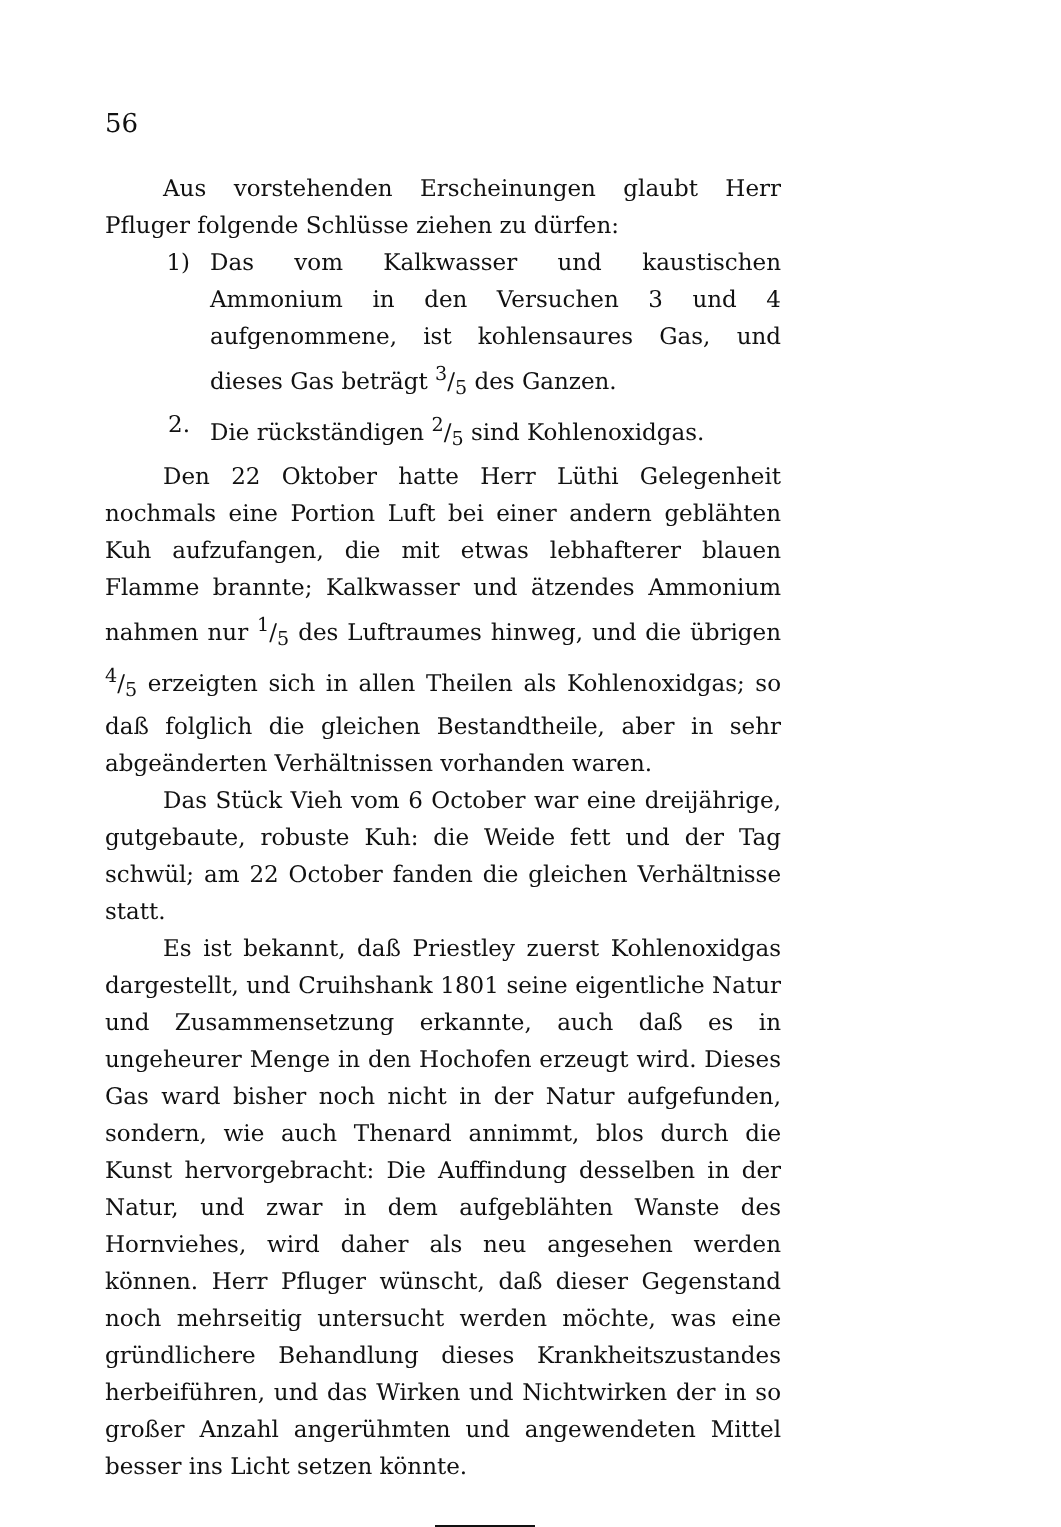56
Aus vorstehenden Erscheinungen glaubt Herr Pfluger folgende Schlüsse ziehen zu dürfen:
1) Das vom Kalkwasser und kaustischen Ammonium in den Versuchen 3 und 4 aufgenommene, ist kohlensaures Gas, und dieses Gas beträgt 3/5 des Ganzen.
2. Die rückständigen 2/5 sind Kohlenoxidgas.
Den 22 Oktober hatte Herr Lüthi Gelegenheit nochmals eine Portion Luft bei einer andern geblähten Kuh aufzufangen, die mit etwas lebhafterer blauen Flamme brannte; Kalkwasser und ätzendes Ammonium nahmen nur 1/5 des Luftraumes hinweg, und die übrigen 4/5 erzeigten sich in allen Theilen als Kohlenoxidgas; so daß folglich die gleichen Bestandtheile, aber in sehr abgeänderten Verhältnissen vorhanden waren.
Das Stück Vieh vom 6 October war eine dreijährige, gutgebaute, robuste Kuh: die Weide fett und der Tag schwül; am 22 October fanden die gleichen Verhältnisse statt.
Es ist bekannt, daß Priestley zuerst Kohlenoxidgas dargestellt, und Cruihshank 1801 seine eigentliche Natur und Zusammensetzung erkannte, auch daß es in ungeheurer Menge in den Hochofen erzeugt wird. Dieses Gas ward bisher noch nicht in der Natur aufgefunden, sondern, wie auch Thenard annimmt, blos durch die Kunst hervorgebracht: Die Auffindung desselben in der Natur, und zwar in dem aufgeblähten Wanste des Hornviehes, wird daher als neu angesehen werden können. Herr Pfluger wünscht, daß dieser Gegenstand noch mehrseitig untersucht werden möchte, was eine gründlichere Behandlung dieses Krankheitszustandes herbeiführen, und das Wirken und Nichtwirken der in so großer Anzahl angerühmten und angewendeten Mittel besser ins Licht setzen könnte.